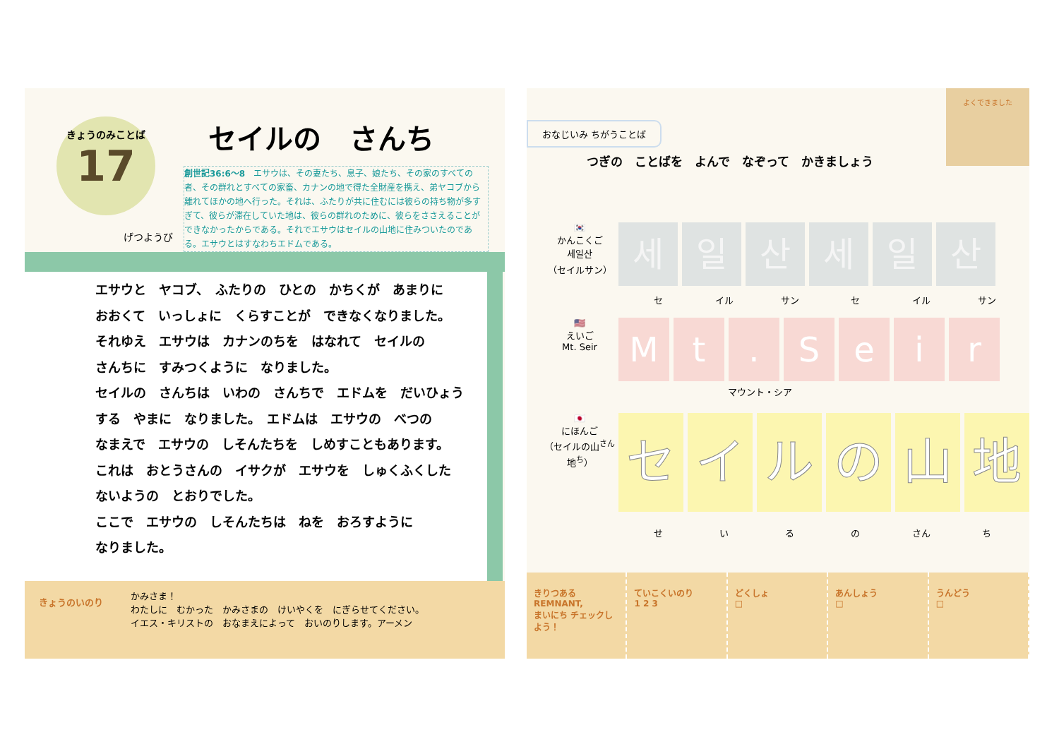きょうのみことば
17
げつようび
セイルの　さんち
創世記36:6〜8　エサウは、その妻たち、息子、娘たち、その家のすべての者、その群れとすべての家畜、カナンの地で得た全財産を携え、弟ヤコブから離れてほかの地へ行った。それは、ふたりが共に住むには彼らの持ち物が多すぎて、彼らが滞在していた地は、彼らの群れのために、彼らをささえることができなかったからである。それでエサウはセイルの山地に住みついたのである。エサウとはすなわちエドムである。
エサウと　ヤコブ、　ふたりの　ひとの　かちくが　あまりに
おおくて　いっしょに　くらすことが　できなくなりました。
それゆえ　エサウは　カナンのちを　はなれて　セイルの
さんちに　すみつくように　なりました。
セイルの　さんちは　いわの　さんちで　エドムを　だいひょう
する　やまに　なりました。　エドムは　エサウの　べつの
なまえで　エサウの　しそんたちを　しめすこともあります。
これは　おとうさんの　イサクが　エサウを　しゅくふくした
ないようの　とおりでした。
ここで　エサウの　しそんたちは　ねを　おろすように
なりました。
きょうのいのり
かみさま！
わたしに　むかった　かみさまの　けいやくを　にぎらせてください。
イエス・キリストの　おなまえによって　おいのりします。アーメン
おなじいみ ちがうことば
よくできました
つぎの　ことばを　よんで　なぞって　かきましょう
🇰🇷
かんこくご
세일산
（セイルサン）
세일산세일산
セ イル サン セ イル サン
🇺🇸
えいご
Mt. Seir
Mt. Seir
マウント・シア
🇯🇵
にほんご
（セイルの山<sup>さん</sup>地<sup>ち</sup>）
セイルの山地
せいるの さん ち
きりつある
REMNANT,
まいにち チェックしよう！
ていこくいのり
1 2 3
どくしょ
□
あんしょう
□
うんどう
□